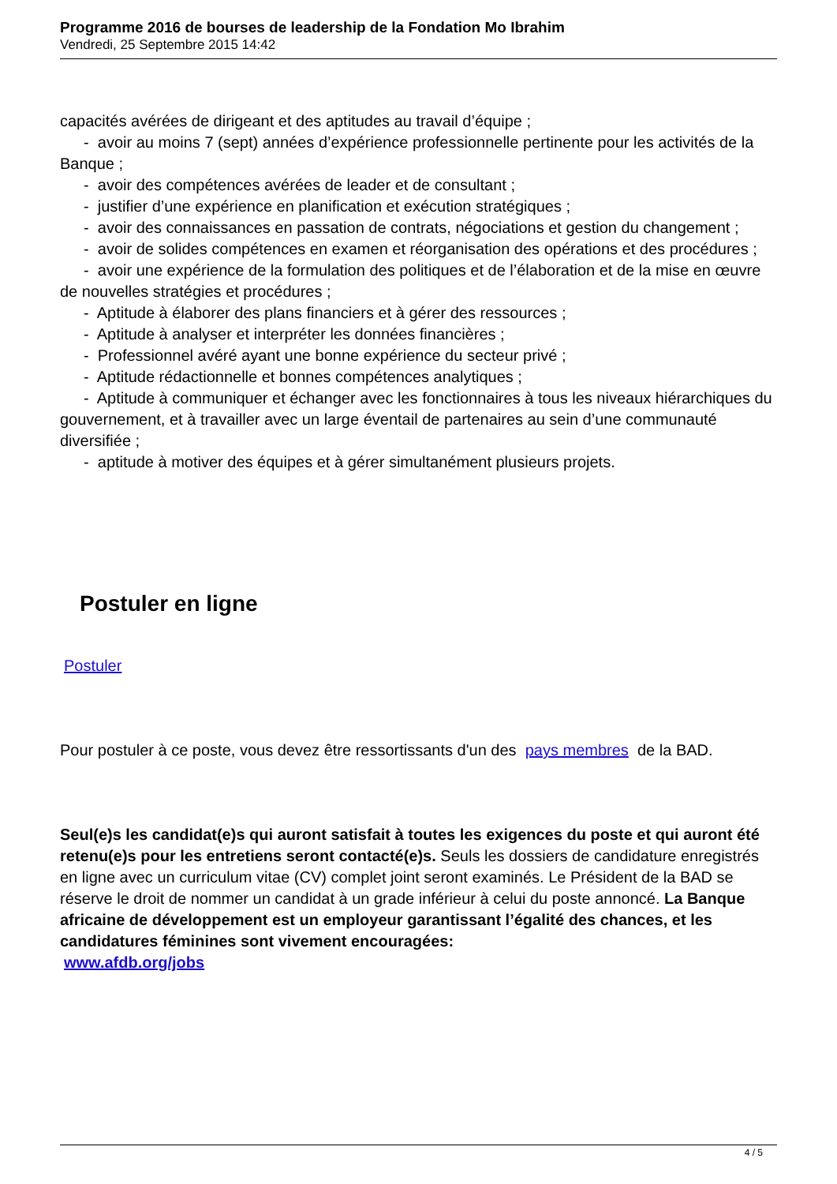Programme 2016 de bourses de leadership de la Fondation Mo Ibrahim
Vendredi, 25 Septembre 2015 14:42
capacités avérées de dirigeant et des aptitudes au travail d’équipe ;
- avoir au moins 7 (sept) années d’expérience professionnelle pertinente pour les activités de la Banque ;
- avoir des compétences avérées de leader et de consultant ;
- justifier d’une expérience en planification et exécution stratégiques ;
- avoir des connaissances en passation de contrats, négociations et gestion du changement ;
- avoir de solides compétences en examen et réorganisation des opérations et des procédures ;
- avoir une expérience de la formulation des politiques et de l’élaboration et de la mise en œuvre de nouvelles stratégies et procédures ;
- Aptitude à élaborer des plans financiers et à gérer des ressources ;
- Aptitude à analyser et interpréter les données financières ;
- Professionnel avéré ayant une bonne expérience du secteur privé ;
- Aptitude rédactionnelle et bonnes compétences analytiques ;
- Aptitude à communiquer et échanger avec les fonctionnaires à tous les niveaux hiérarchiques du gouvernement, et à travailler avec un large éventail de partenaires au sein d’une communauté diversifiée ;
- aptitude à motiver des équipes et à gérer simultanément plusieurs projets.
Postuler en ligne
Postuler
Pour postuler à ce poste, vous devez être ressortissants d'un des pays membres de la BAD.
Seul(e)s les candidat(e)s qui auront satisfait à toutes les exigences du poste et qui auront été retenu(e)s pour les entretiens seront contacté(e)s. Seuls les dossiers de candidature enregistrés en ligne avec un curriculum vitae (CV) complet joint seront examinés. Le Président de la BAD se réserve le droit de nommer un candidat à un grade inférieur à celui du poste annoncé. La Banque africaine de développement est un employeur garantissant l’égalité des chances, et les candidatures féminines sont vivement encouragées:
www.afdb.org/jobs
4 / 5